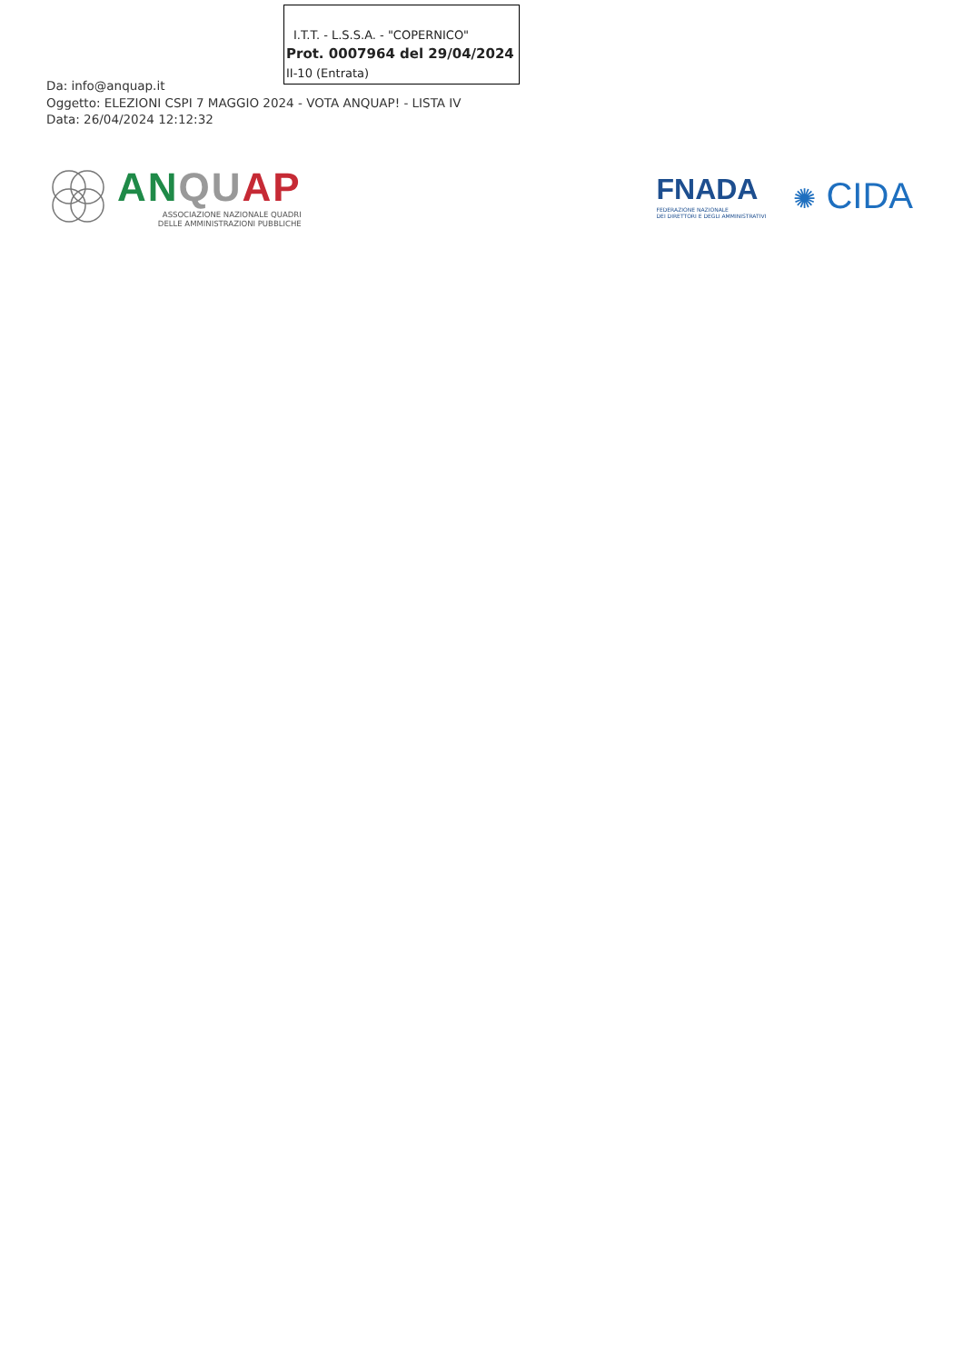I.T.T. - L.S.S.A. - "COPERNICO"
Prot. 0007964 del 29/04/2024
II-10 (Entrata)
Da: info@anquap.it
Oggetto: ELEZIONI CSPI 7 MAGGIO 2024 - VOTA ANQUAP! - LISTA IV
Data: 26/04/2024 12:12:32
AN QU AP
ASSOCIAZIONE NAZIONALE QUADRI
DELLE AMMINISTRAZIONI PUBBLICHE
FNADA
FEDERAZIONE NAZIONALE
DEI DIRETTORI E DEGLI AMMINISTRATIVI
✺ CIDA